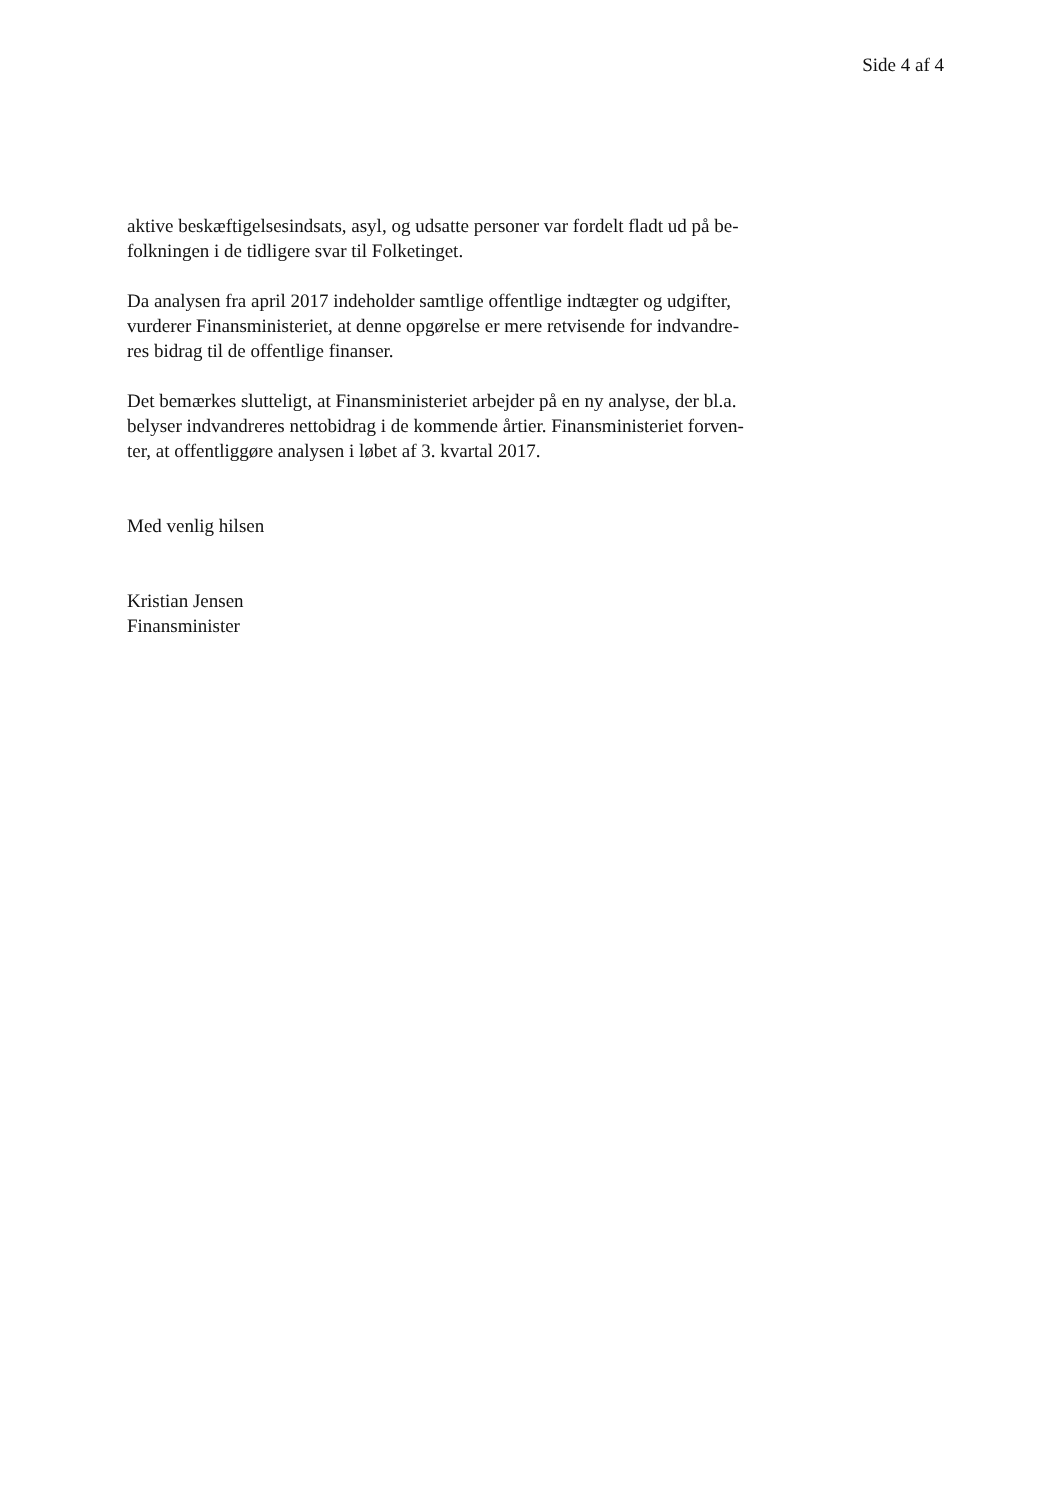Side 4 af 4
aktive beskæftigelsesindsats, asyl, og udsatte personer var fordelt fladt ud på be-
folkningen i de tidligere svar til Folketinget.
Da analysen fra april 2017 indeholder samtlige offentlige indtægter og udgifter,
vurderer Finansministeriet, at denne opgørelse er mere retvisende for indvandre-
res bidrag til de offentlige finanser.
Det bemærkes slutteligt, at Finansministeriet arbejder på en ny analyse, der bl.a.
belyser indvandreres nettobidrag i de kommende årtier. Finansministeriet forven-
ter, at offentliggøre analysen i løbet af 3. kvartal 2017.
Med venlig hilsen
Kristian Jensen
Finansminister